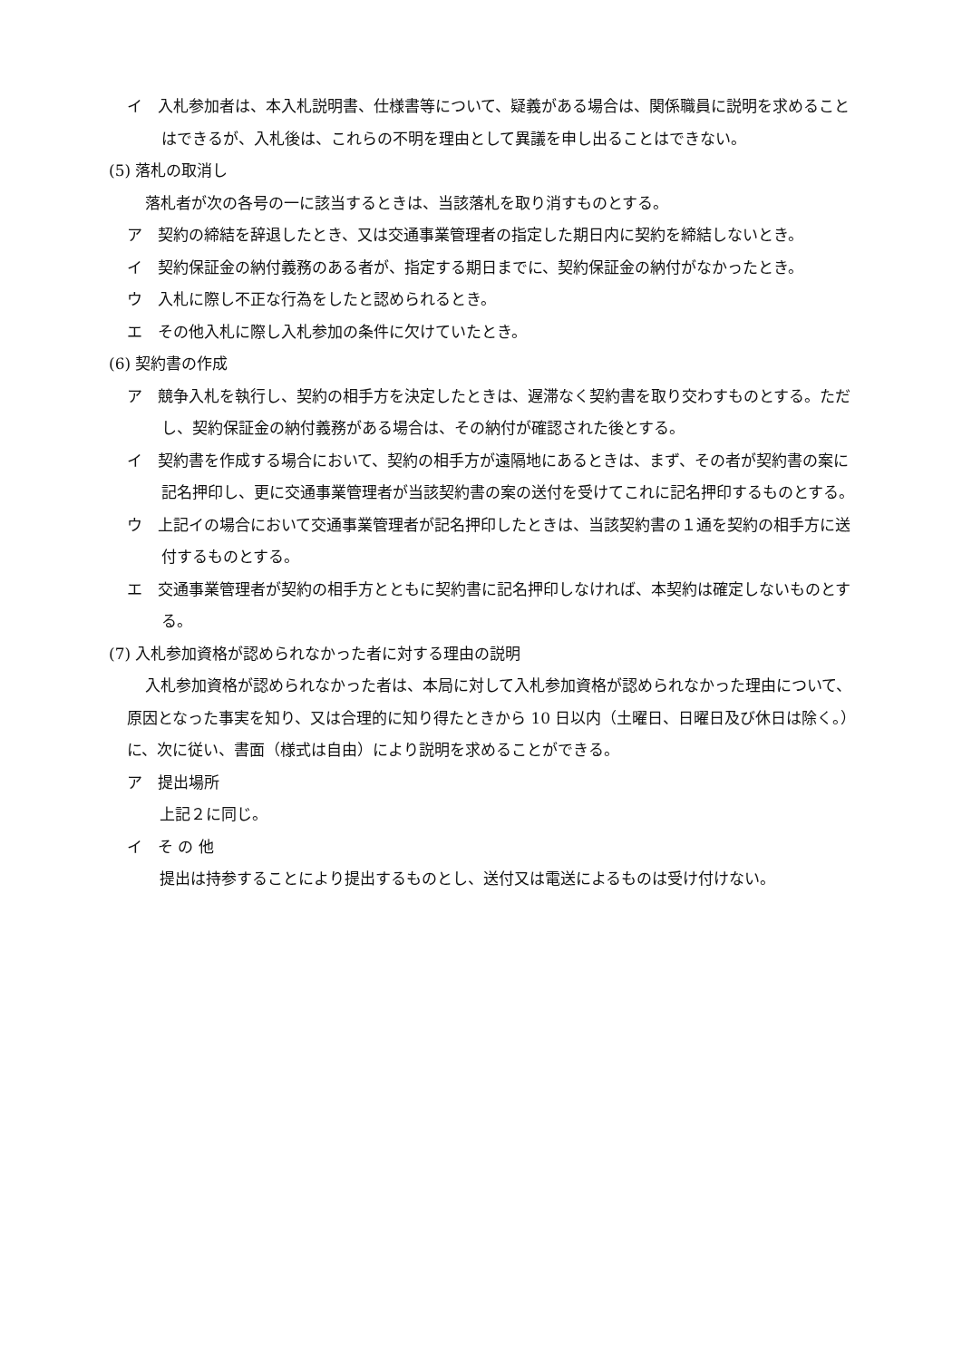イ　入札参加者は、本入札説明書、仕様書等について、疑義がある場合は、関係職員に説明を求めることはできるが、入札後は、これらの不明を理由として異議を申し出ることはできない。
(5) 落札の取消し
落札者が次の各号の一に該当するときは、当該落札を取り消すものとする。
ア　契約の締結を辞退したとき、又は交通事業管理者の指定した期日内に契約を締結しないとき。
イ　契約保証金の納付義務のある者が、指定する期日までに、契約保証金の納付がなかったとき。
ウ　入札に際し不正な行為をしたと認められるとき。
エ　その他入札に際し入札参加の条件に欠けていたとき。
(6) 契約書の作成
ア　競争入札を執行し、契約の相手方を決定したときは、遅滞なく契約書を取り交わすものとする。ただし、契約保証金の納付義務がある場合は、その納付が確認された後とする。
イ　契約書を作成する場合において、契約の相手方が遠隔地にあるときは、まず、その者が契約書の案に記名押印し、更に交通事業管理者が当該契約書の案の送付を受けてこれに記名押印するものとする。
ウ　上記イの場合において交通事業管理者が記名押印したときは、当該契約書の１通を契約の相手方に送付するものとする。
エ　交通事業管理者が契約の相手方とともに契約書に記名押印しなければ、本契約は確定しないものとする。
(7) 入札参加資格が認められなかった者に対する理由の説明
入札参加資格が認められなかった者は、本局に対して入札参加資格が認められなかった理由について、原因となった事実を知り、又は合理的に知り得たときから 10 日以内（土曜日、日曜日及び休日は除く。）に、次に従い、書面（様式は自由）により説明を求めることができる。
ア　提出場所
上記２に同じ。
イ　そ の 他
提出は持参することにより提出するものとし、送付又は電送によるものは受け付けない。